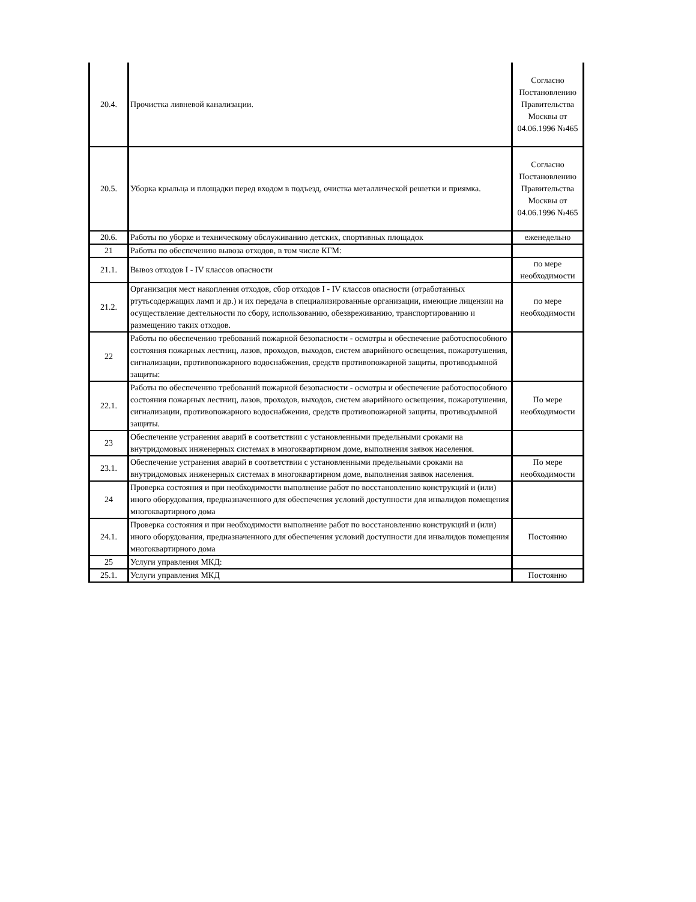| 20.4. | Прочистка ливневой канализации. | Согласно Постановлению Правительства Москвы от 04.06.1996 №465 |
| 20.5. | Уборка крыльца и площадки перед входом в подъезд, очистка металлической решетки и приямка. | Согласно Постановлению Правительства Москвы от 04.06.1996 №465 |
| 20.6. | Работы по уборке и техническому обслуживанию детских, спортивных площадок | еженедельно |
| 21 | Работы по обеспечению вывоза отходов, в том числе КГМ: | |
| 21.1. | Вывоз отходов I - IV классов опасности | по мере необходимости |
| 21.2. | Организация мест накопления отходов, сбор отходов I - IV классов опасности (отработанных ртутьсодержащих ламп и др.) и их передача в специализированные организации, имеющие лицензии на осуществление деятельности по сбору, использованию, обезвреживанию, транспортированию и размещению таких отходов. | по мере необходимости |
| 22 | Работы по обеспечению требований пожарной безопасности - осмотры и обеспечение работоспособного состояния пожарных лестниц, лазов, проходов, выходов, систем аварийного освещения, пожаротушения, сигнализации, противопожарного водоснабжения, средств противопожарной защиты, противодымной защиты: | |
| 22.1. | Работы по обеспечению требований пожарной безопасности - осмотры и обеспечение работоспособного состояния пожарных лестниц, лазов, проходов, выходов, систем аварийного освещения, пожаротушения, сигнализации, противопожарного водоснабжения, средств противопожарной защиты, противодымной защиты. | По мере необходимости |
| 23 | Обеспечение устранения аварий в соответствии с установленными предельными сроками на внутридомовых инженерных системах в многоквартирном доме, выполнения заявок населения. | |
| 23.1. | Обеспечение устранения аварий в соответствии с установленными предельными сроками на внутридомовых инженерных системах в многоквартирном доме, выполнения заявок населения. | По мере необходимости |
| 24 | Проверка состояния и при необходимости выполнение работ по восстановлению конструкций и (или) иного оборудования, предназначенного для обеспечения условий доступности для инвалидов помещения многоквартирного дома | |
| 24.1. | Проверка состояния и при необходимости выполнение работ по восстановлению конструкций и (или) иного оборудования, предназначенного для обеспечения условий доступности для инвалидов помещения многоквартирного дома | Постоянно |
| 25 | Услуги управления МКД: | |
| 25.1. | Услуги управления МКД | Постоянно |